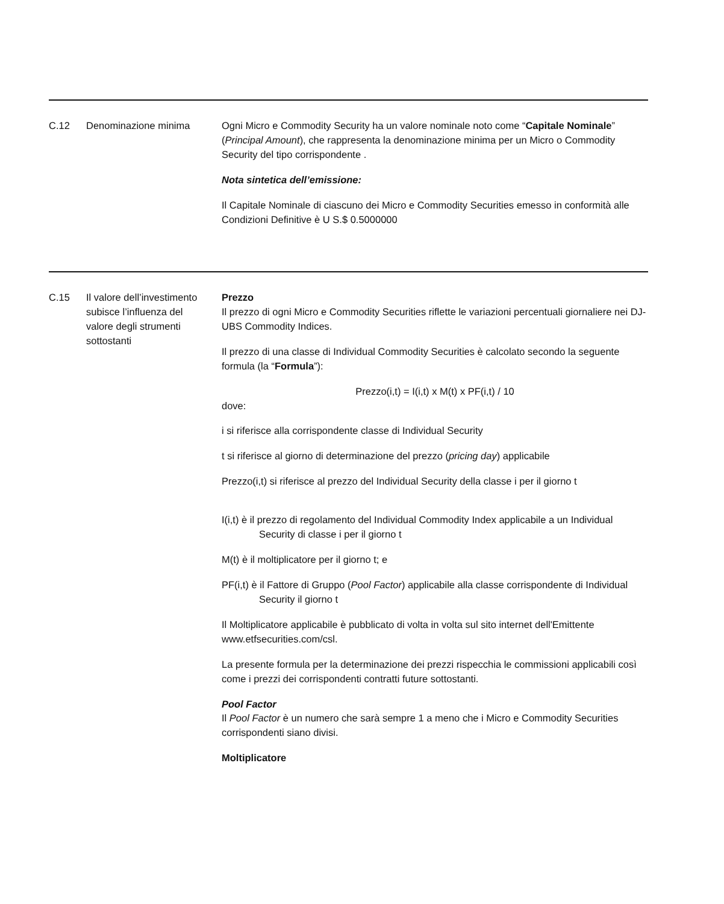C.12 Denominazione minima Ogni Micro e Commodity Security ha un valore nominale noto come “Capitale Nominale” (Principal Amount), che rappresenta la denominazione minima per un Micro o Commodity Security del tipo corrispondente .
Nota sintetica dell’emissione:
Il Capitale Nominale di ciascuno dei Micro e Commodity Securities emesso in conformità alle Condizioni Definitive è U S.$ 0.5000000
C.15 Il valore dell’investimento subisce l’influenza del valore degli strumenti sottostanti
Prezzo
Il prezzo di ogni Micro e Commodity Securities riflette le variazioni percentuali giornaliere nei DJ-UBS Commodity Indices.
Il prezzo di una classe di Individual Commodity Securities è calcolato secondo la seguente formula (la “Formula”):
Prezzo(i,t) = I(i,t) x M(t) x PF(i,t) / 10
dove:
i si riferisce alla corrispondente classe di Individual Security
t si riferisce al giorno di determinazione del prezzo (pricing day) applicabile
Prezzo(i,t) si riferisce al prezzo del Individual Security della classe i per il giorno t
I(i,t) è il prezzo di regolamento del Individual Commodity Index applicabile a un Individual Security di classe i per il giorno t
M(t) è il moltiplicatore per il giorno t; e
PF(i,t) è il Fattore di Gruppo (Pool Factor) applicabile alla classe corrispondente di Individual Security il giorno t
Il Moltiplicatore applicabile è pubblicato di volta in volta sul sito internet dell'Emittente www.etfsecurities.com/csl.
La presente formula per la determinazione dei prezzi rispecchia le commissioni applicabili così come i prezzi dei corrispondenti contratti future sottostanti.
Pool Factor
Il Pool Factor è un numero che sarà sempre 1 a meno che i Micro e Commodity Securities corrispondenti siano divisi.
Moltiplicatore